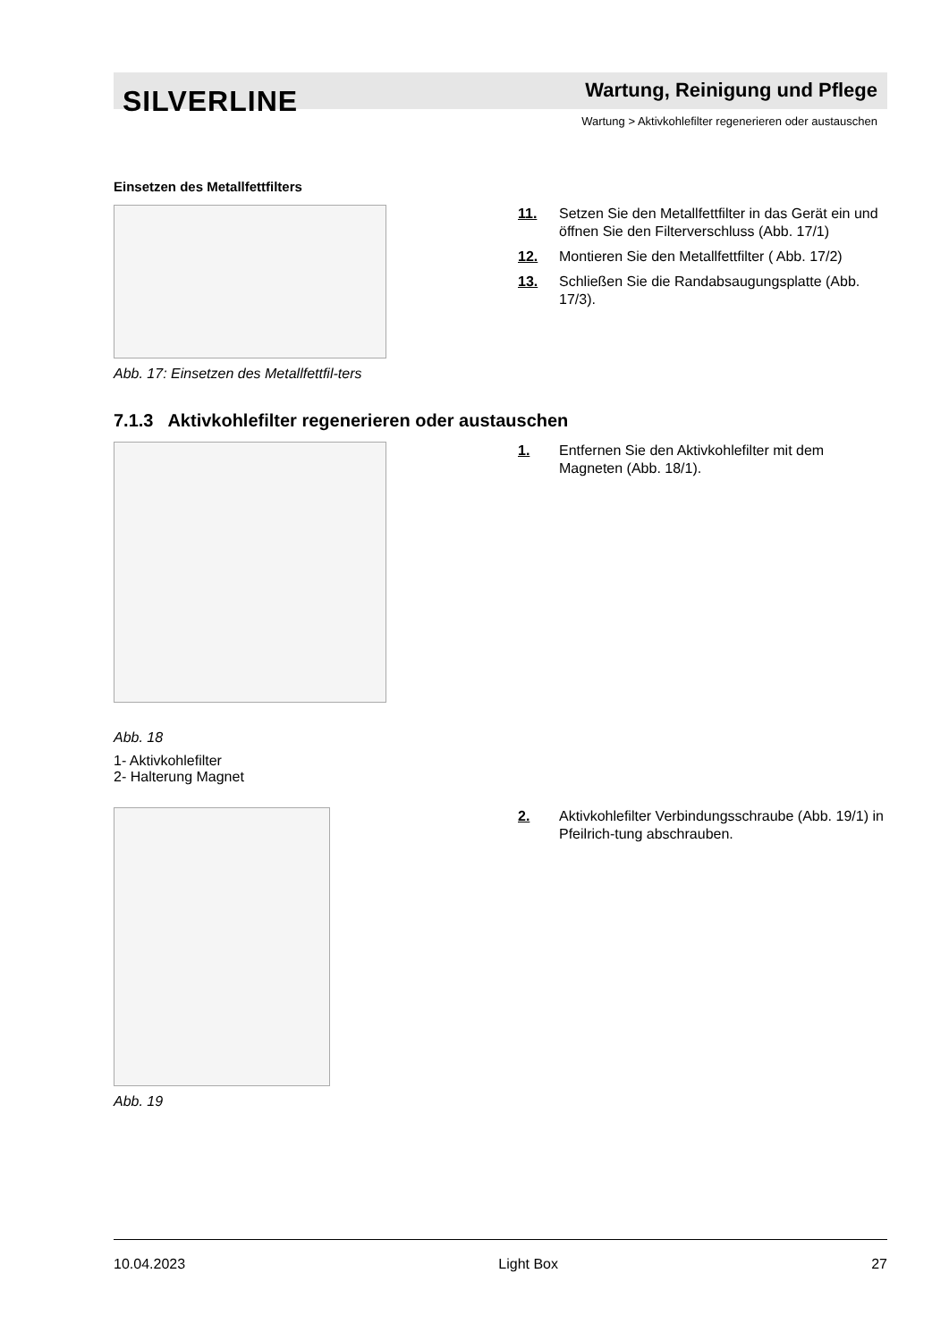SILVERLINE Wartung, Reinigung und Pflege
Wartung > Aktivkohlefilter regenerieren oder austauschen
Einsetzen des Metallfettfilters
Abb. 17: Einsetzen des Metallfettfil-ters
11. Setzen Sie den Metallfettfilter in das Gerät ein und öffnen Sie den Filterverschluss (Abb. 17/1)
12. Montieren Sie den Metallfettfilter ( Abb. 17/2)
13. Schließen Sie die Randabsaugungsplatte (Abb. 17/3).
7.1.3 Aktivkohlefilter regenerieren oder austauschen
Abb. 18
1- Aktivkohlefilter
2- Halterung Magnet
1. Entfernen Sie den Aktivkohlefilter mit dem Magneten (Abb. 18/1).
Abb. 19
2. Aktivkohlefilter Verbindungsschraube (Abb. 19/1) in Pfeilrich-tung abschrauben.
10.04.2023 Light Box 27